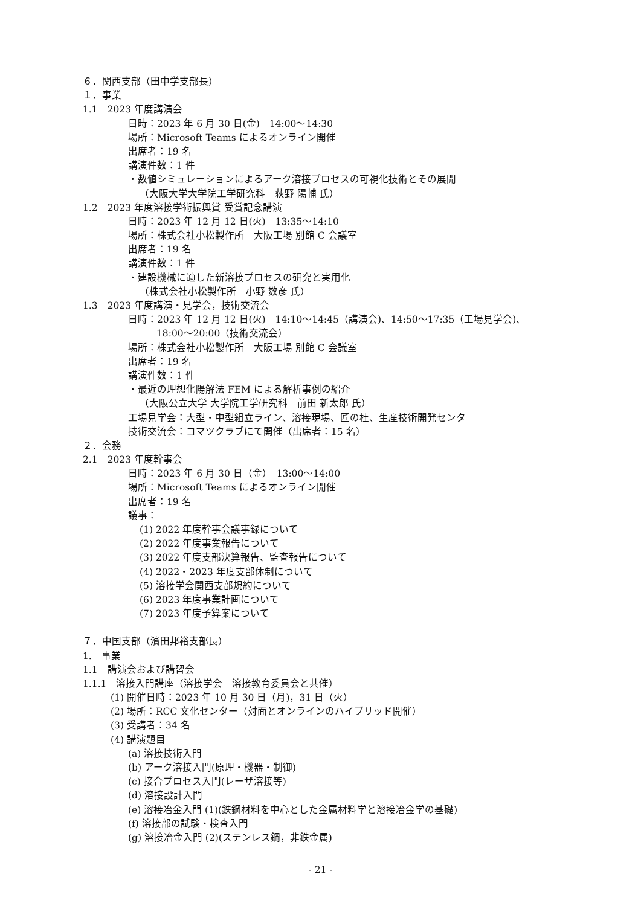６．関西支部（田中学支部長）
１．事業
1.1　2023 年度講演会
日時：2023 年 6 月 30 日(金)　14:00～14:30
場所：Microsoft Teams によるオンライン開催
出席者：19 名
講演件数：1 件
・数値シミュレーションによるアーク溶接プロセスの可視化技術とその展開
（大阪大学大学院工学研究科　荻野 陽輔 氏）
1.2　2023 年度溶接学術振興賞 受賞記念講演
日時：2023 年 12 月 12 日(火)　13:35～14:10
場所：株式会社小松製作所　大阪工場 別館 C 会議室
出席者：19 名
講演件数：1 件
・建設機械に適した新溶接プロセスの研究と実用化
（株式会社小松製作所　小野 数彦 氏）
1.3　2023 年度講演・見学会，技術交流会
日時：2023 年 12 月 12 日(火)　14:10～14:45（講演会)、14:50～17:35（工場見学会)、
18:00～20:00（技術交流会）
場所：株式会社小松製作所　大阪工場 別館 C 会議室
出席者：19 名
講演件数：1 件
・最近の理想化陽解法 FEM による解析事例の紹介
（大阪公立大学 大学院工学研究科　前田 新太郎 氏）
工場見学会：大型・中型組立ライン、溶接現場、匠の杜、生産技術開発センタ
技術交流会：コマツクラブにて開催（出席者：15 名）
２．会務
2.1　2023 年度幹事会
日時：2023 年 6 月 30 日（金）　13:00～14:00
場所：Microsoft Teams によるオンライン開催
出席者：19 名
議事：
(1) 2022 年度幹事会議事録について
(2) 2022 年度事業報告について
(3) 2022 年度支部決算報告、監査報告について
(4) 2022・2023 年度支部体制について
(5) 溶接学会関西支部規約について
(6) 2023 年度事業計画について
(7) 2023 年度予算案について
７．中国支部（濱田邦裕支部長）
1.　事業
1.1　講演会および講習会
1.1.1　溶接入門講座（溶接学会　溶接教育委員会と共催）
(1) 開催日時：2023 年 10 月 30 日（月)，31 日（火）
(2) 場所：RCC 文化センター（対面とオンラインのハイブリッド開催）
(3) 受講者：34 名
(4) 講演題目
(a) 溶接技術入門
(b) アーク溶接入門(原理・機器・制御)
(c) 接合プロセス入門(レーザ溶接等)
(d) 溶接設計入門
(e) 溶接冶金入門 (1)(鉄鋼材料を中心とした金属材料学と溶接冶金学の基礎)
(f) 溶接部の試験・検査入門
(g) 溶接冶金入門 (2)(ステンレス鋼，非鉄金属)
- 21 -